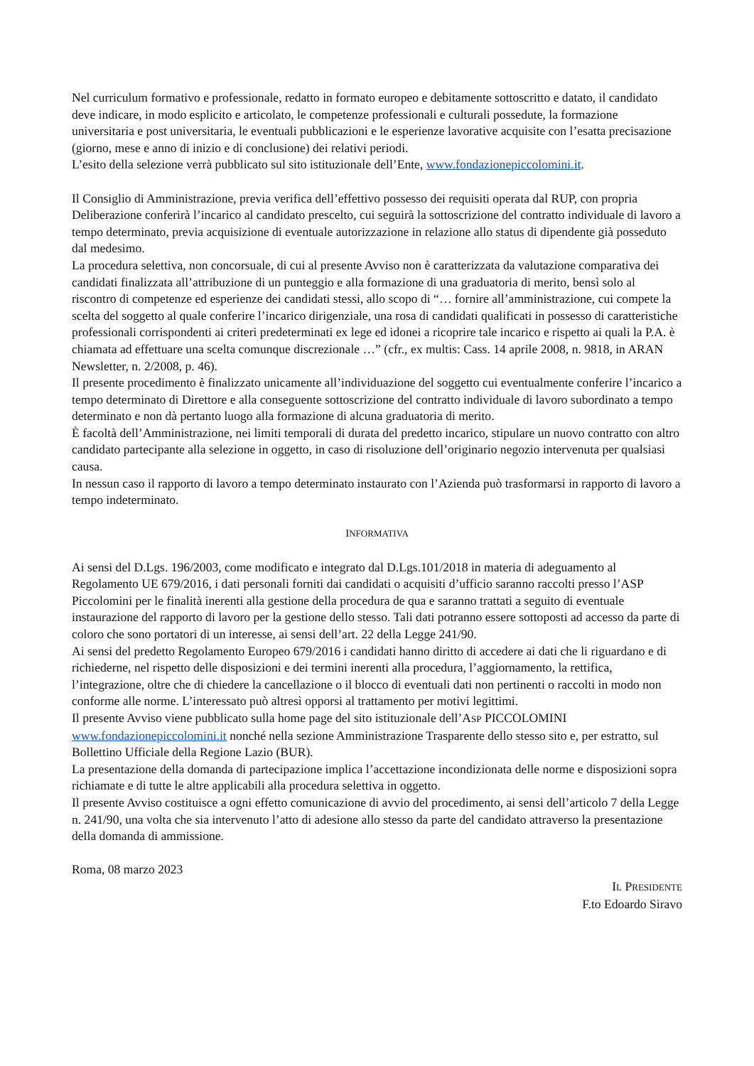Nel curriculum formativo e professionale, redatto in formato europeo e debitamente sottoscritto e datato, il candidato deve indicare, in modo esplicito e articolato, le competenze professionali e culturali possedute, la formazione universitaria e post universitaria, le eventuali pubblicazioni e le esperienze lavorative acquisite con l’esatta precisazione (giorno, mese e anno di inizio e di conclusione) dei relativi periodi.
L’esito della selezione verrà pubblicato sul sito istituzionale dell’Ente, www.fondazionepiccolomini.it.
Il Consiglio di Amministrazione, previa verifica dell’effettivo possesso dei requisiti operata dal RUP, con propria Deliberazione conferirà l’incarico al candidato prescelto, cui seguirà la sottoscrizione del contratto individuale di lavoro a tempo determinato, previa acquisizione di eventuale autorizzazione in relazione allo status di dipendente già posseduto dal medesimo.
La procedura selettiva, non concorsuale, di cui al presente Avviso non è caratterizzata da valutazione comparativa dei candidati finalizzata all’attribuzione di un punteggio e alla formazione di una graduatoria di merito, bensì solo al riscontro di competenze ed esperienze dei candidati stessi, allo scopo di “… fornire all’amministrazione, cui compete la scelta del soggetto al quale conferire l’incarico dirigenziale, una rosa di candidati qualificati in possesso di caratteristiche professionali corrispondenti ai criteri predeterminati ex lege ed idonei a ricoprire tale incarico e rispetto ai quali la P.A. è chiamata ad effettuare una scelta comunque discrezionale …” (cfr., ex multis: Cass. 14 aprile 2008, n. 9818, in ARAN Newsletter, n. 2/2008, p. 46).
Il presente procedimento è finalizzato unicamente all’individuazione del soggetto cui eventualmente conferire l’incarico a tempo determinato di Direttore e alla conseguente sottoscrizione del contratto individuale di lavoro subordinato a tempo determinato e non dà pertanto luogo alla formazione di alcuna graduatoria di merito.
È facoltà dell’Amministrazione, nei limiti temporali di durata del predetto incarico, stipulare un nuovo contratto con altro candidato partecipante alla selezione in oggetto, in caso di risoluzione dell’originario negozio intervenuta per qualsiasi causa.
In nessun caso il rapporto di lavoro a tempo determinato instaurato con l’Azienda può trasformarsi in rapporto di lavoro a tempo indeterminato.
INFORMATIVA
Ai sensi del D.Lgs. 196/2003, come modificato e integrato dal D.Lgs.101/2018 in materia di adeguamento al Regolamento UE 679/2016, i dati personali forniti dai candidati o acquisiti d’ufficio saranno raccolti presso l’ASP Piccolomini per le finalità inerenti alla gestione della procedura de qua e saranno trattati a seguito di eventuale instaurazione del rapporto di lavoro per la gestione dello stesso. Tali dati potranno essere sottoposti ad accesso da parte di coloro che sono portatori di un interesse, ai sensi dell’art. 22 della Legge 241/90.
Ai sensi del predetto Regolamento Europeo 679/2016 i candidati hanno diritto di accedere ai dati che li riguardano e di richiederne, nel rispetto delle disposizioni e dei termini inerenti alla procedura, l’aggiornamento, la rettifica, l’integrazione, oltre che di chiedere la cancellazione o il blocco di eventuali dati non pertinenti o raccolti in modo non conforme alle norme. L’interessato può altresì opporsi al trattamento per motivi legittimi.
Il presente Avviso viene pubblicato sulla home page del sito istituzionale dell’ASP PICCOLOMINI www.fondazionepiccolomini.it nonché nella sezione Amministrazione Trasparente dello stesso sito e, per estratto, sul Bollettino Ufficiale della Regione Lazio (BUR).
La presentazione della domanda di partecipazione implica l’accettazione incondizionata delle norme e disposizioni sopra richiamate e di tutte le altre applicabili alla procedura selettiva in oggetto.
Il presente Avviso costituisce a ogni effetto comunicazione di avvio del procedimento, ai sensi dell’articolo 7 della Legge n. 241/90, una volta che sia intervenuto l’atto di adesione allo stesso da parte del candidato attraverso la presentazione della domanda di ammissione.
Roma, 08 marzo 2023
IL PRESIDENTE
F.to Edoardo Siravo